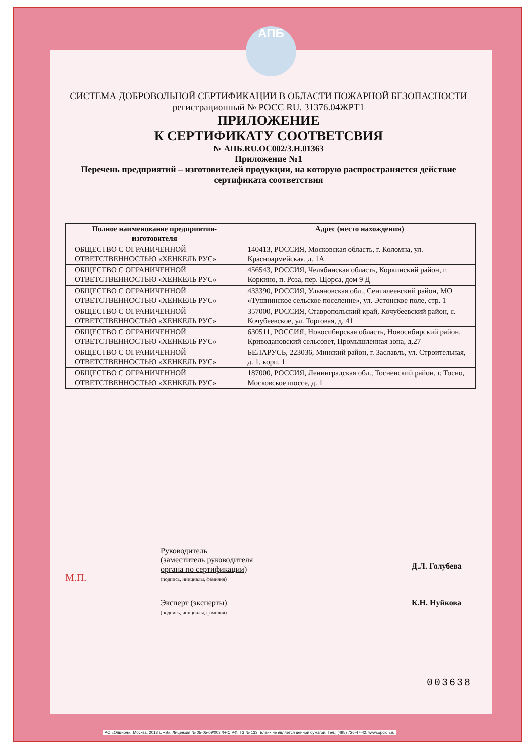АПБ
СИСТЕМА ДОБРОВОЛЬНОЙ СЕРТИФИКАЦИИ В ОБЛАСТИ ПОЖАРНОЙ БЕЗОПАСНОСТИ
регистрационный № РОСС RU. 31376.04ЖРТ1
ПРИЛОЖЕНИЕ
К СЕРТИФИКАТУ СООТВЕТСВИЯ
№ АПБ.RU.ОС002/3.Н.01363
Приложение №1
Перечень предприятий – изготовителей продукции, на которую распространяется действие сертификата соответствия
| Полное наименование предприятия-изготовителя | Адрес (место нахождения) |
| --- | --- |
| ОБЩЕСТВО С ОГРАНИЧЕННОЙ ОТВЕТСТВЕННОСТЬЮ «ХЕНКЕЛЬ РУС» | 140413, РОССИЯ, Московская область, г. Коломна, ул. Красноармейская, д. 1А |
| ОБЩЕСТВО С ОГРАНИЧЕННОЙ ОТВЕТСТВЕННОСТЬЮ «ХЕНКЕЛЬ РУС» | 456543, РОССИЯ, Челябинская область, Коркинский район, г. Коркино, п. Роза, пер. Щорса, дом 9 Д |
| ОБЩЕСТВО С ОГРАНИЧЕННОЙ ОТВЕТСТВЕННОСТЬЮ «ХЕНКЕЛЬ РУС» | 433390, РОССИЯ, Ульяновская обл., Сенгилеевский район, МО «Тушнинское сельское поселение», ул. Эстонское поле, стр. 1 |
| ОБЩЕСТВО С ОГРАНИЧЕННОЙ ОТВЕТСТВЕННОСТЬЮ «ХЕНКЕЛЬ РУС» | 357000, РОССИЯ, Ставропольский край, Кочубеевский район, с. Кочубеевское, ул. Торговая, д. 41 |
| ОБЩЕСТВО С ОГРАНИЧЕННОЙ ОТВЕТСТВЕННОСТЬЮ «ХЕНКЕЛЬ РУС» | 630511, РОССИЯ, Новосибирская область, Новосибирский район, Криводановский сельсовет, Промышленная зона, д.27 |
| ОБЩЕСТВО С ОГРАНИЧЕННОЙ ОТВЕТСТВЕННОСТЬЮ «ХЕНКЕЛЬ РУС» | БЕЛАРУСЬ, 223036, Минский район, г. Заславль, ул. Строительная, д. 1, корп. 1 |
| ОБЩЕСТВО С ОГРАНИЧЕННОЙ ОТВЕТСТВЕННОСТЬЮ «ХЕНКЕЛЬ РУС» | 187000, РОССИЯ, Ленинградская обл., Тосненский район, г. Тосно, Московское шоссе, д. 1 |
М.П.
Руководитель
(заместитель руководителя
органа по сертификации)
(подпись, инициалы, фамилия)
Д.Л. Голубева
Эксперт (эксперты)
(подпись, инициалы, фамилия)
К.Н. Нуйкова
003638
АО «Опцион», Москва, 2018 г., «В», Лицензия № 05-05-09/003 ФНС РФ. ТЗ № 133. Бланк не является ценной бумагой. Тел.: (495) 726-47-42, www.opcion.ru